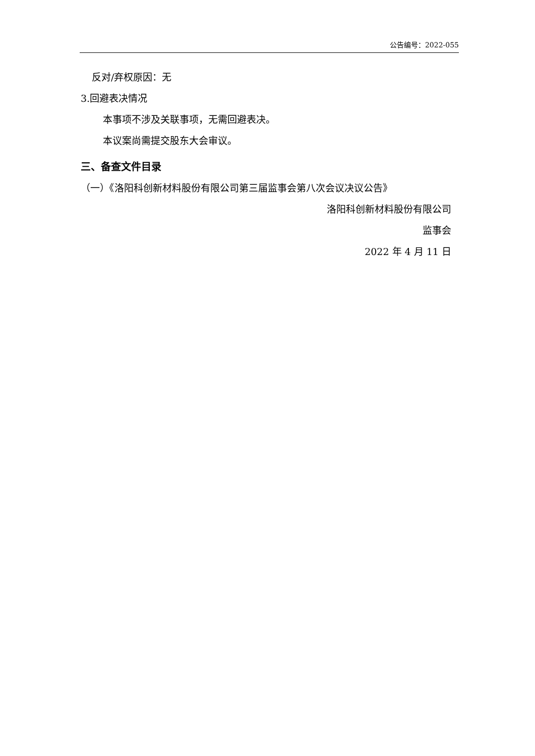公告编号：2022-055
反对/弃权原因：无
3.回避表决情况
本事项不涉及关联事项，无需回避表决。
本议案尚需提交股东大会审议。
三、备查文件目录
（一）《洛阳科创新材料股份有限公司第三届监事会第八次会议决议公告》
洛阳科创新材料股份有限公司
监事会
2022 年 4 月 11 日